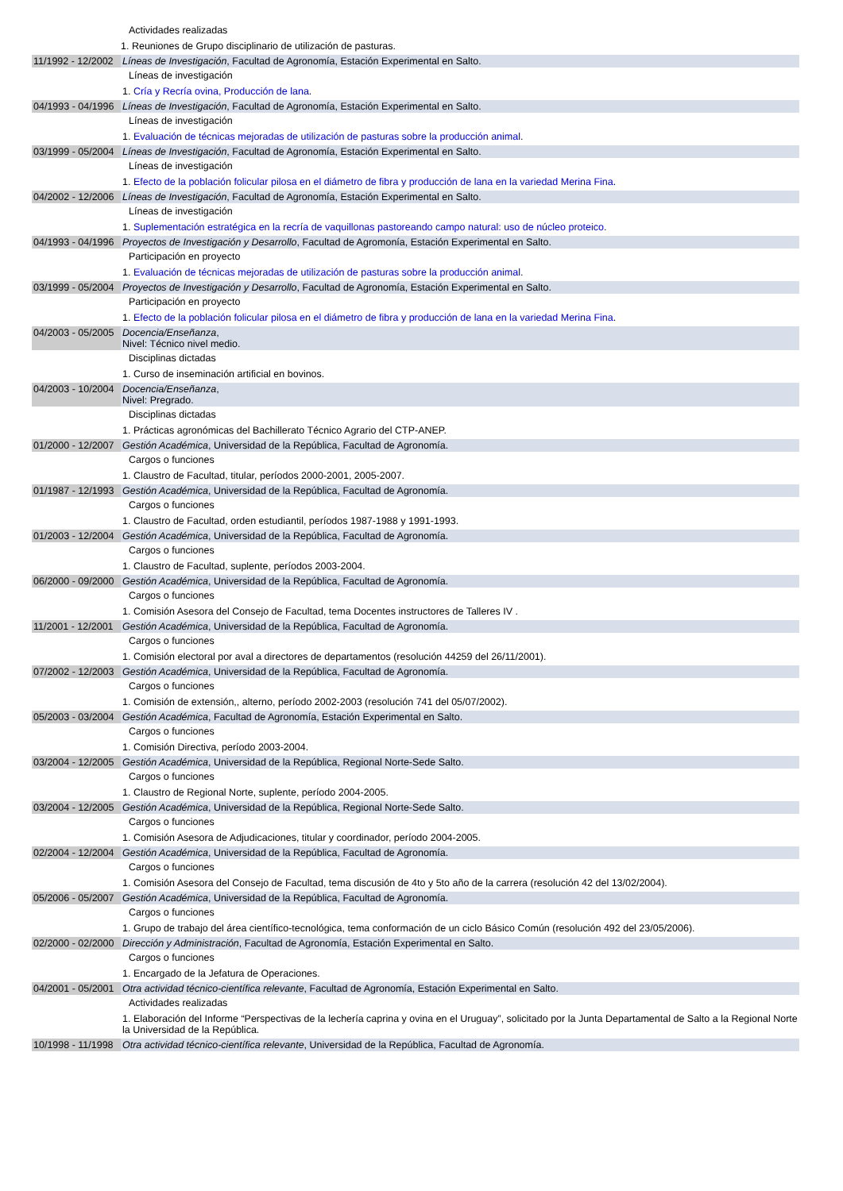| | Actividades realizadas |
| | 1. Reuniones de Grupo disciplinario de utilización de pasturas. |
| 11/1992 - 12/2002 | Líneas de Investigación , Facultad de Agronomía, Estación Experimental en Salto. |
| | Líneas de investigación |
| | 1. Cría y Recría ovina, Producción de lana . |
| 04/1993 - 04/1996 | Líneas de Investigación , Facultad de Agronomía, Estación Experimental en Salto. |
| | Líneas de investigación |
| | 1. Evaluación de técnicas mejoradas de utilización de pasturas sobre la producción animal . |
| 03/1999 - 05/2004 | Líneas de Investigación , Facultad de Agronomía, Estación Experimental en Salto. |
| | Líneas de investigación |
| | 1. Efecto de la población folicular pilosa en el diámetro de fibra y producción de lana en la variedad Merina Fina . |
| 04/2002 - 12/2006 | Líneas de Investigación , Facultad de Agronomía, Estación Experimental en Salto. |
| | Líneas de investigación |
| | 1. Suplementación estratégica en la recría de vaquillonas pastoreando campo natural: uso de núcleo proteico . |
| 04/1993 - 04/1996 | Proyectos de Investigación y Desarrollo , Facultad de Agromonía, Estación Experimental en Salto. |
| | Participación en proyecto |
| | 1. Evaluación de técnicas mejoradas de utilización de pasturas sobre la producción animal . |
| 03/1999 - 05/2004 | Proyectos de Investigación y Desarrollo , Facultad de Agronomía, Estación Experimental en Salto. |
| | Participación en proyecto |
| | 1. Efecto de la población folicular pilosa en el diámetro de fibra y producción de lana en la variedad Merina Fina . |
| 04/2003 - 05/2005 | Docencia/Enseñanza , Nivel: Técnico nivel medio. |
| | Disciplinas dictadas |
| | 1. Curso de inseminación artificial en bovinos. |
| 04/2003 - 10/2004 | Docencia/Enseñanza , Nivel: Pregrado. |
| | Disciplinas dictadas |
| | 1. Prácticas agronómicas del Bachillerato Técnico Agrario del CTP-ANEP. |
| 01/2000 - 12/2007 | Gestión Académica , Universidad de la República, Facultad de Agronomía. |
| | Cargos o funciones |
| | 1. Claustro de Facultad, titular, períodos 2000-2001, 2005-2007. |
| 01/1987 - 12/1993 | Gestión Académica , Universidad de la República, Facultad de Agronomía. |
| | Cargos o funciones |
| | 1. Claustro de Facultad, orden estudiantil, períodos 1987-1988 y 1991-1993. |
| 01/2003 - 12/2004 | Gestión Académica , Universidad de la República, Facultad de Agronomía. |
| | Cargos o funciones |
| | 1. Claustro de Facultad, suplente, períodos 2003-2004. |
| 06/2000 - 09/2000 | Gestión Académica , Universidad de la República, Facultad de Agronomía. |
| | Cargos o funciones |
| | 1. Comisión Asesora del Consejo de Facultad, tema Docentes instructores de Talleres IV . |
| 11/2001 - 12/2001 | Gestión Académica , Universidad de la República, Facultad de Agronomía. |
| | Cargos o funciones |
| | 1. Comisión electoral por aval a directores de departamentos (resolución 44259 del 26/11/2001). |
| 07/2002 - 12/2003 | Gestión Académica , Universidad de la República, Facultad de Agronomía. |
| | Cargos o funciones |
| | 1. Comisión de extensión,, alterno, período 2002-2003 (resolución 741 del 05/07/2002). |
| 05/2003 - 03/2004 | Gestión Académica , Facultad de Agronomía, Estación Experimental en Salto. |
| | Cargos o funciones |
| | 1. Comisión Directiva, período 2003-2004. |
| 03/2004 - 12/2005 | Gestión Académica , Universidad de la República, Regional Norte-Sede Salto. |
| | Cargos o funciones |
| | 1. Claustro de Regional Norte, suplente, período 2004-2005. |
| 03/2004 - 12/2005 | Gestión Académica , Universidad de la República, Regional Norte-Sede Salto. |
| | Cargos o funciones |
| | 1. Comisión Asesora de Adjudicaciones, titular y coordinador, período 2004-2005. |
| 02/2004 - 12/2004 | Gestión Académica , Universidad de la República, Facultad de Agronomía. |
| | Cargos o funciones |
| | 1. Comisión Asesora del Consejo de Facultad, tema discusión de 4to y 5to año de la carrera (resolución 42 del 13/02/2004). |
| 05/2006 - 05/2007 | Gestión Académica , Universidad de la República, Facultad de Agronomía. |
| | Cargos o funciones |
| | 1. Grupo de trabajo del área científico-tecnológica, tema conformación de un ciclo Básico Común (resolución 492 del 23/05/2006). |
| 02/2000 - 02/2000 | Dirección y Administración , Facultad de Agronomía, Estación Experimental en Salto. |
| | Cargos o funciones |
| | 1. Encargado de la Jefatura de Operaciones. |
| 04/2001 - 05/2001 | Otra actividad técnico-científica relevante , Facultad de Agronomía, Estación Experimental en Salto. |
| | Actividades realizadas |
| | 1. Elaboración del Informe “Perspectivas de la lechería caprina y ovina en el Uruguay”, solicitado por la Junta Departamental de Salto a la Regional Norte la Universidad de la República. |
| 10/1998 - 11/1998 | Otra actividad técnico-científica relevante , Universidad de la República, Facultad de Agronomía. |